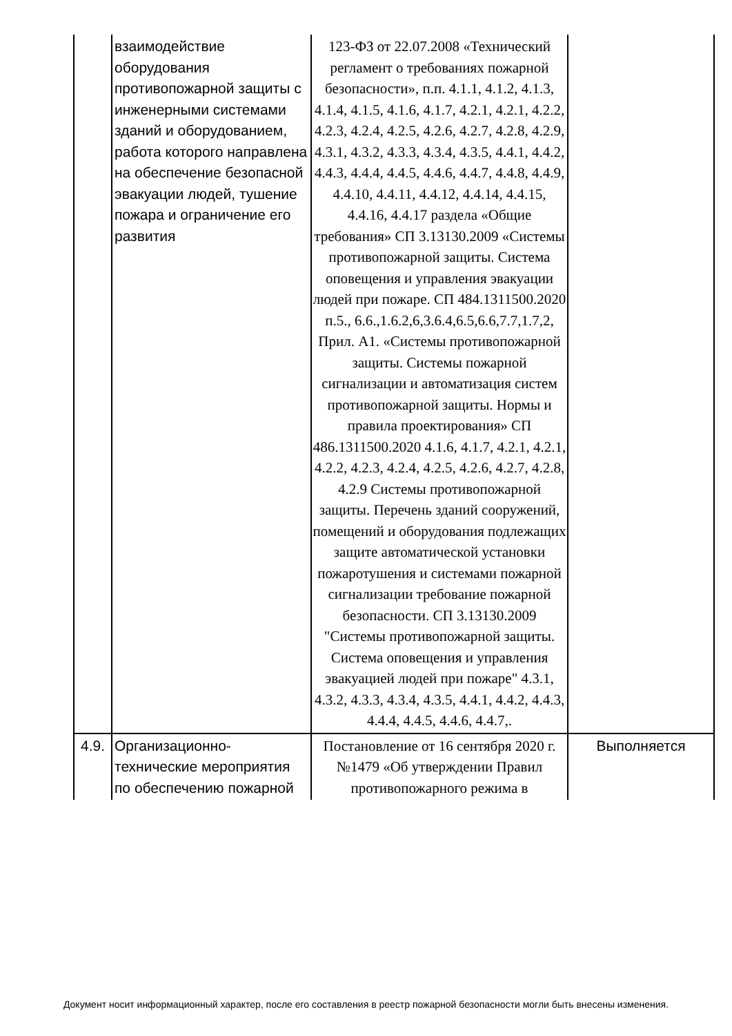| | взаимодействие оборудования противопожарной защиты с инженерными системами зданий и оборудованием, работа которого направлена на обеспечение безопасной эвакуации людей, тушение пожара и ограничение его развития | 123-ФЗ от 22.07.2008 «Технический регламент о требованиях пожарной безопасности», п.п. 4.1.1, 4.1.2, 4.1.3, 4.1.4, 4.1.5, 4.1.6, 4.1.7, 4.2.1, 4.2.1, 4.2.2, 4.2.3, 4.2.4, 4.2.5, 4.2.6, 4.2.7, 4.2.8, 4.2.9, 4.3.1, 4.3.2, 4.3.3, 4.3.4, 4.3.5, 4.4.1, 4.4.2, 4.4.3, 4.4.4, 4.4.5, 4.4.6, 4.4.7, 4.4.8, 4.4.9, 4.4.10, 4.4.11, 4.4.12, 4.4.14, 4.4.15, 4.4.16, 4.4.17 раздела «Общие требования» СП 3.13130.2009 «Системы противопожарной защиты. Система оповещения и управления эвакуации людей при пожаре. СП 484.1311500.2020 п.5., 6.6.,1.6.2,6,3.6.4,6.5,6.6,7.7,1.7,2, Прил. А1. «Системы противопожарной защиты. Системы пожарной сигнализации и автоматизация систем противопожарной защиты. Нормы и правила проектирования» СП 486.1311500.2020 4.1.6, 4.1.7, 4.2.1, 4.2.1, 4.2.2, 4.2.3, 4.2.4, 4.2.5, 4.2.6, 4.2.7, 4.2.8, 4.2.9 Системы противопожарной защиты. Перечень зданий сооружений, помещений и оборудования подлежащих защите автоматической установки пожаротушения и системами пожарной сигнализации требование пожарной безопасности. СП 3.13130.2009 "Системы противопожарной защиты. Система оповещения и управления эвакуацией людей при пожаре" 4.3.1, 4.3.2, 4.3.3, 4.3.4, 4.3.5, 4.4.1, 4.4.2, 4.4.3, 4.4.4, 4.4.5, 4.4.6, 4.4.7,. | |
| 4.9. | Организационно-технические мероприятия по обеспечению пожарной | Постановление от 16 сентября 2020 г. №1479 «Об утверждении Правил противопожарного режима в | Выполняется |
Документ носит информационный характер, после его составления в реестр пожарной безопасности могли быть внесены изменения.